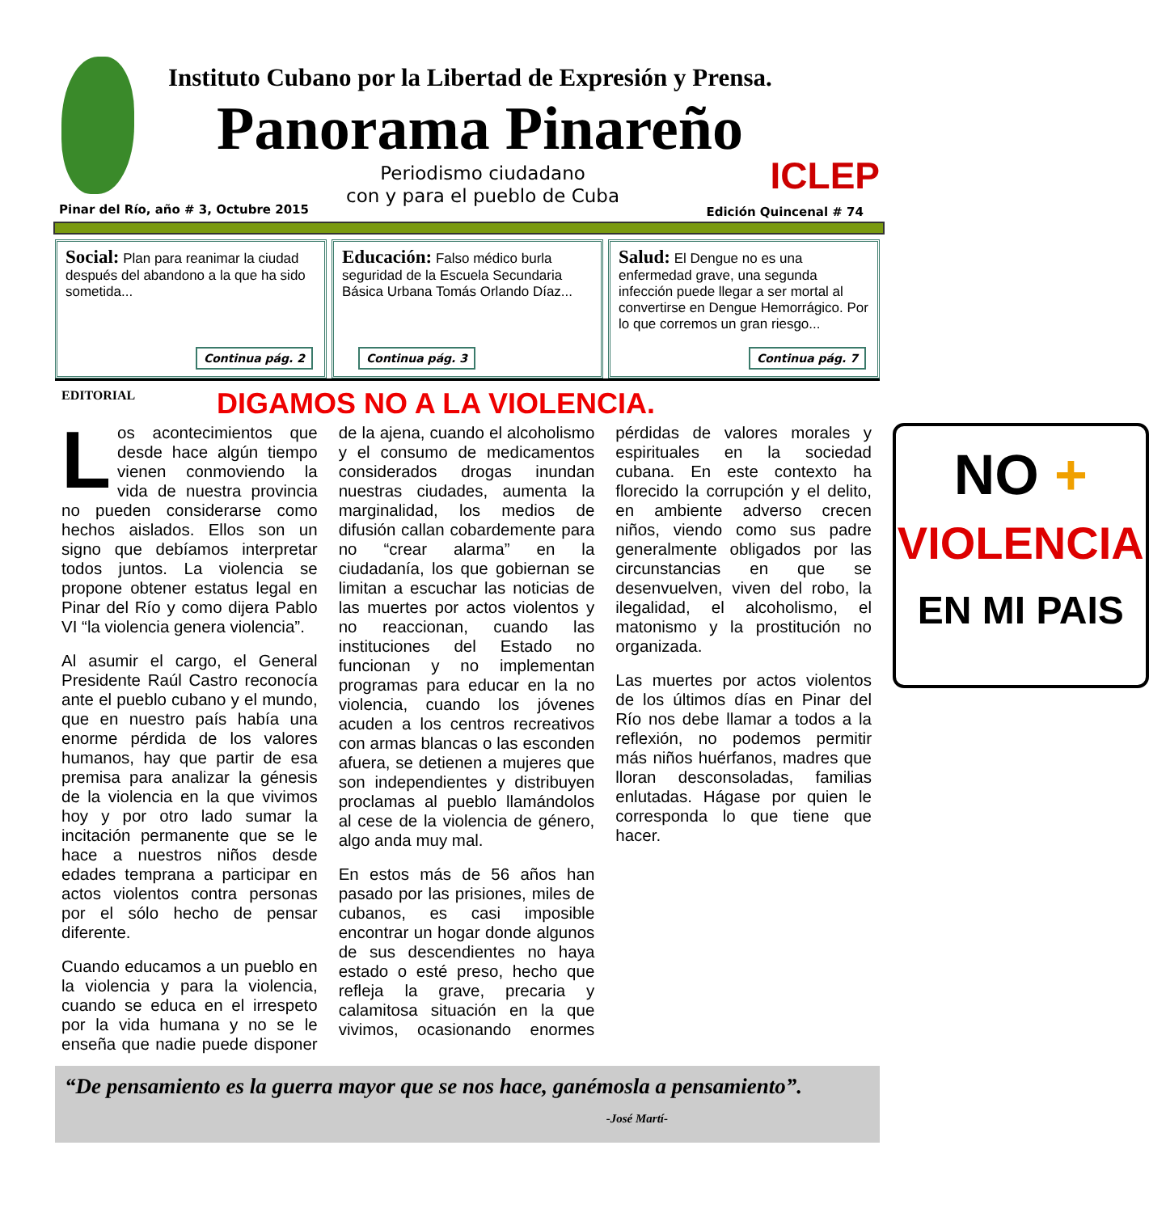Instituto Cubano por la Libertad de Expresión y Prensa.
Panorama Pinareño
Periodismo ciudadano
con y para el pueblo de Cuba
ICLEP
Pinar del Río, año # 3, Octubre 2015
Edición Quincenal # 74
Social: Plan para reanimar la ciudad después del abandono a la que ha sido sometida...
Continua pág. 2
Educación: Falso médico burla seguridad de la Escuela Secundaria Básica Urbana Tomás Orlando Díaz...
Continua pág. 3
Salud: El Dengue no es una enfermedad grave, una segunda infección puede llegar a ser mortal al convertirse en Dengue Hemorrágico. Por lo que corremos un gran riesgo...
Continua pág. 7
EDITORIAL DIGAMOS NO A LA VIOLENCIA.
Los acontecimientos que desde hace algún tiempo vienen conmoviendo la vida de nuestra provincia no pueden considerarse como hechos aislados. Ellos son un signo que debíamos interpretar todos juntos. La violencia se propone obtener estatus legal en Pinar del Río y como dijera Pablo VI “la violencia genera violencia”.
Al asumir el cargo, el General Presidente Raúl Castro reconocía ante el pueblo cubano y el mundo, que en nuestro país había una enorme pérdida de los valores humanos, hay que partir de esa premisa para analizar la génesis de la violencia en la que vivimos hoy y por otro lado sumar la incitación permanente que se le hace a nuestros niños desde edades temprana a participar en actos violentos contra personas por el sólo hecho de pensar diferente.
Cuando educamos a un pueblo en la violencia y para la violencia, cuando se educa en el irrespeto por la vida humana y no se le enseña que nadie puede disponer de la ajena, cuando el alcoholismo y el consumo de medicamentos considerados drogas inundan nuestras ciudades, aumenta la marginalidad, los medios de difusión callan cobardemente para no “crear alarma” en la ciudadanía, los que gobiernan se limitan a escuchar las noticias de las muertes por actos violentos y no reaccionan, cuando las instituciones del Estado no funcionan y no implementan programas para educar en la no violencia, cuando los jóvenes acuden a los centros recreativos con armas blancas o las esconden afuera, se detienen a mujeres que son independientes y distribuyen proclamas al pueblo llamándolos al cese de la violencia de género, algo anda muy mal.
En estos más de 56 años han pasado por las prisiones, miles de cubanos, es casi imposible encontrar un hogar donde algunos de sus descendientes no haya estado o esté preso, hecho que refleja la grave, precaria y calamitosa situación en la que vivimos, ocasionando enormes pérdidas de valores morales y espirituales en la sociedad cubana. En este contexto ha florecido la corrupción y el delito, en ambiente adverso crecen niños, viendo como sus padre generalmente obligados por las circunstancias en que se desenvuelven, viven del robo, la ilegalidad, el alcoholismo, el matonismo y la prostitución no organizada.
Las muertes por actos violentos de los últimos días en Pinar del Río nos debe llamar a todos a la reflexión, no podemos permitir más niños huérfanos, madres que lloran desconsoladas, familias enlutadas. Hágase por quien le corresponda lo que tiene que hacer.
NO +
VIOLENCIA
EN MI PAIS
“De pensamiento es la guerra mayor que se nos hace, ganémosla a pensamiento”.
-José Martí-